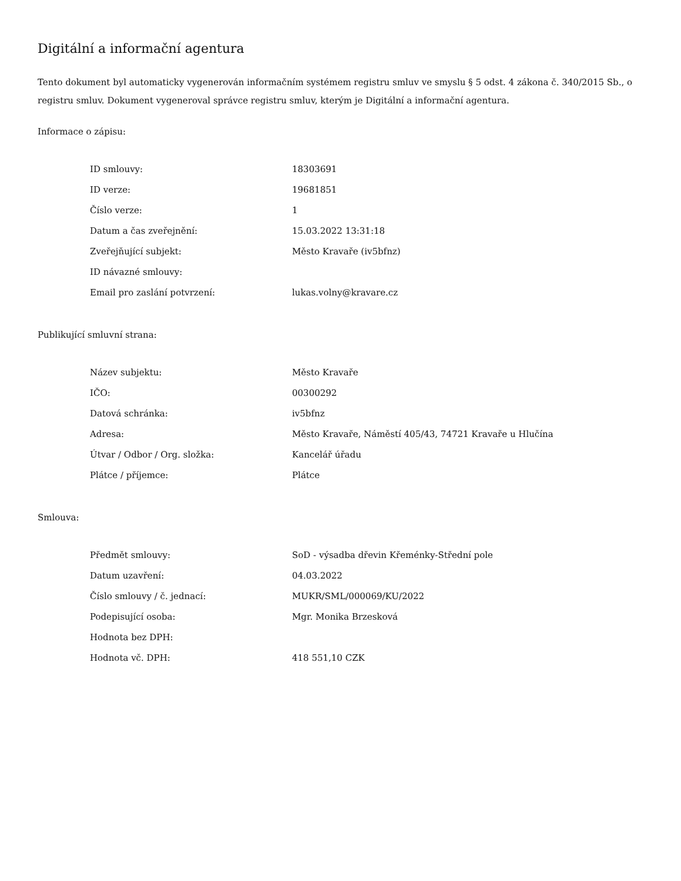Digitální a informační agentura
Tento dokument byl automaticky vygenerován informačním systémem registru smluv ve smyslu § 5 odst. 4 zákona č. 340/2015 Sb., o registru smluv. Dokument vygeneroval správce registru smluv, kterým je Digitální a informační agentura.
Informace o zápisu:
| ID smlouvy: | 18303691 |
| ID verze: | 19681851 |
| Číslo verze: | 1 |
| Datum a čas zveřejnění: | 15.03.2022 13:31:18 |
| Zveřejňující subjekt: | Město Kravaře (iv5bfnz) |
| ID návazné smlouvy: | |
| Email pro zaslání potvrzení: | lukas.volny@kravare.cz |
Publikující smluvní strana:
| Název subjektu: | Město Kravaře |
| IČO: | 00300292 |
| Datová schránka: | iv5bfnz |
| Adresa: | Město Kravaře, Náměstí 405/43, 74721 Kravaře u Hlučína |
| Útvar / Odbor / Org. složka: | Kancelář úřadu |
| Plátce / příjemce: | Plátce |
Smlouva:
| Předmět smlouvy: | SoD - výsadba dřevin Křeménky-Střední pole |
| Datum uzavření: | 04.03.2022 |
| Číslo smlouvy / č. jednací: | MUKR/SML/000069/KU/2022 |
| Podepisující osoba: | Mgr. Monika Brzesková |
| Hodnota bez DPH: | |
| Hodnota vč. DPH: | 418 551,10 CZK |